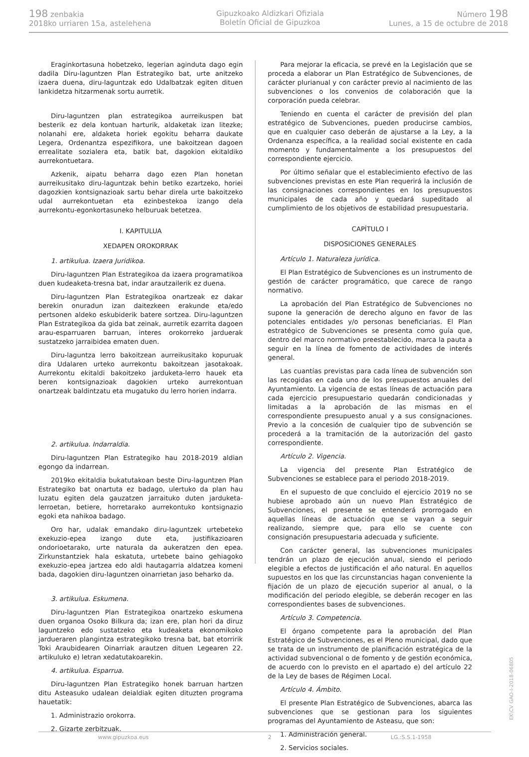198 zenbakia
2018ko urriaren 15a, astelehena
Gipuzkoako Aldizkari Ofiziala
Boletín Oficial de Gipuzkoa
Número 198
Lunes, a 15 de octubre de 2018
Eraginkortasuna hobetzeko, legerian aginduta dago egin dadila Diru-laguntzen Plan Estrategiko bat, urte anitzeko izaera duena, diru-laguntzak edo Udalbatzak egiten dituen lankidetza hitzarmenak sortu aurretik.
Diru-laguntzen plan estrategikoa aurreikuspen bat besterik ez dela kontuan harturik, aldaketak izan litezke; nolanahi ere, aldaketa horiek egokitu beharra daukate Legera, Ordenantza espezifikora, une bakoitzean dagoen errealitate sozialera eta, batik bat, dagokion ekitaldiko aurrekontuetara.
Azkenik, aipatu beharra dago ezen Plan honetan aurreikusitako diru-laguntzak behin betiko ezartzeko, horiei dagozkien kontsignazioak sartu behar direla urte bakoitzeko udal aurrekontuetan eta ezinbestekoa izango dela aurrekontu-egonkortasuneko helburuak betetzea.
I. KAPITULUA
XEDAPEN OROKORRAK
1. artikulua. Izaera Juridikoa.
Diru-laguntzen Plan Estrategikoa da izaera programatikoa duen kudeaketa-tresna bat, indar arautzailerik ez duena.
Diru-laguntzen Plan Estrategikoa onartzeak ez dakar berekin onuradun izan daitezkeen erakunde eta/edo pertsonen aldeko eskubiderik batere sortzea. Diru-laguntzen Plan Estrategikoa da gida bat zeinak, aurretik ezarrita dagoen arau-esparruaren barruan, interes orokorreko jarduerak sustatzeko jarraibidea ematen duen.
Diru-laguntza lerro bakoitzean aurreikusitako kopuruak dira Udalaren urteko aurrekontu bakoitzean jasotakoak. Aurrekontu ekitaldi bakoitzeko jarduketa-lerro hauek eta beren kontsignazioak dagokien urteko aurrekontuan onartzeak baldintzatu eta mugatuko du lerro horien indarra.
2. artikulua. Indarraldia.
Diru-laguntzen Plan Estrategiko hau 2018-2019 aldian egongo da indarrean.
2019ko ekitaldia bukatutakoan beste Diru-laguntzen Plan Estrategiko bat onartuta ez badago, ulertuko da plan hau luzatu egiten dela gauzatzen jarraituko duten jarduketa-lerroetan, betiere, horretarako aurrekontuko kontsignazio egoki eta nahikoa badago.
Oro har, udalak emandako diru-laguntzek urtebeteko exekuzio-epea izango dute eta, justifikazioaren ondorioetarako, urte naturala da aukeratzen den epea. Zirkunstantziek hala eskatuta, urtebete baino gehiagoko exekuzio-epea jartzea edo aldi hautagarria aldatzea komeni bada, dagokien diru-laguntzen oinarrietan jaso beharko da.
3. artikulua. Eskumena.
Diru-laguntzen Plan Estrategikoa onartzeko eskumena duen organoa Osoko Bilkura da; izan ere, plan hori da diruz laguntzeko edo sustatzeko eta kudeaketa ekonomikoko jardueraren plangintza estrategikoko tresna bat, bat etorririk Toki Araubidearen Oinarriak arautzen dituen Legearen 22. artikuluko e) letran xedatutakoarekin.
4. artikulua. Esparrua.
Diru-laguntzen Plan Estrategiko honek barruan hartzen ditu Asteasuko udalean deialdiak egiten dituzten programa hauetatik:
1. Administrazio orokorra.
2. Gizarte zerbitzuak.
Para mejorar la eficacia, se prevé en la Legislación que se proceda a elaborar un Plan Estratégico de Subvenciones, de carácter plurianual y con carácter previo al nacimiento de las subvenciones o los convenios de colaboración que la corporación pueda celebrar.
Teniendo en cuenta el carácter de previsión del plan estratégico de Subvenciones, pueden producirse cambios, que en cualquier caso deberán de ajustarse a la Ley, a la Ordenanza específica, a la realidad social existente en cada momento y fundamentalmente a los presupuestos del correspondiente ejercicio.
Por último señalar que el establecimiento efectivo de las subvenciones previstas en este Plan requerirá la inclusión de las consignaciones correspondientes en los presupuestos municipales de cada año y quedará supeditado al cumplimiento de los objetivos de estabilidad presupuestaria.
CAPÍTULO I
DISPOSICIONES GENERALES
Artículo 1. Naturaleza jurídica.
El Plan Estratégico de Subvenciones es un instrumento de gestión de carácter programático, que carece de rango normativo.
La aprobación del Plan Estratégico de Subvenciones no supone la generación de derecho alguno en favor de las potenciales entidades y/o personas beneficiarias. El Plan estratégico de Subvenciones se presenta como guía que, dentro del marco normativo preestablecido, marca la pauta a seguir en la línea de fomento de actividades de interés general.
Las cuantías previstas para cada línea de subvención son las recogidas en cada uno de los presupuestos anuales del Ayuntamiento. La vigencia de estas líneas de actuación para cada ejercicio presupuestario quedarán condicionadas y limitadas a la aprobación de las mismas en el correspondiente presupuesto anual y a sus consignaciones. Previo a la concesión de cualquier tipo de subvención se procederá a la tramitación de la autorización del gasto correspondiente.
Artículo 2. Vigencia.
La vigencia del presente Plan Estratégico de Subvenciones se establece para el periodo 2018-2019.
En el supuesto de que concluido el ejercicio 2019 no se hubiese aprobado aún un nuevo Plan Estratégico de Subvenciones, el presente se entenderá prorrogado en aquellas líneas de actuación que se vayan a seguir realizando, siempre que, para ello se cuente con consignación presupuestaria adecuada y suficiente.
Con carácter general, las subvenciones municipales tendrán un plazo de ejecución anual, siendo el periodo elegible a efectos de justificación el año natural. En aquellos supuestos en los que las circunstancias hagan conveniente la fijación de un plazo de ejecución superior al anual, o la modificación del periodo elegible, se deberán recoger en las correspondientes bases de subvenciones.
Artículo 3. Competencia.
El órgano competente para la aprobación del Plan Estratégico de Subvenciones, es el Pleno municipal, dado que se trata de un instrumento de planificación estratégica de la actividad subvencional o de fomento y de gestión económica, de acuerdo con lo previsto en el apartado e) del artículo 22 de la Ley de bases de Régimen Local.
Artículo 4. Ámbito.
El presente Plan Estratégico de Subvenciones, abarca las subvenciones que se gestionan para los siguientes programas del Ayuntamiento de Asteasu, que son:
1. Administración general.
2. Servicios sociales.
www.gipuzkoa.eus 2 LG.:S.S.1-1958
EK\CV GAO-I-2018-06805